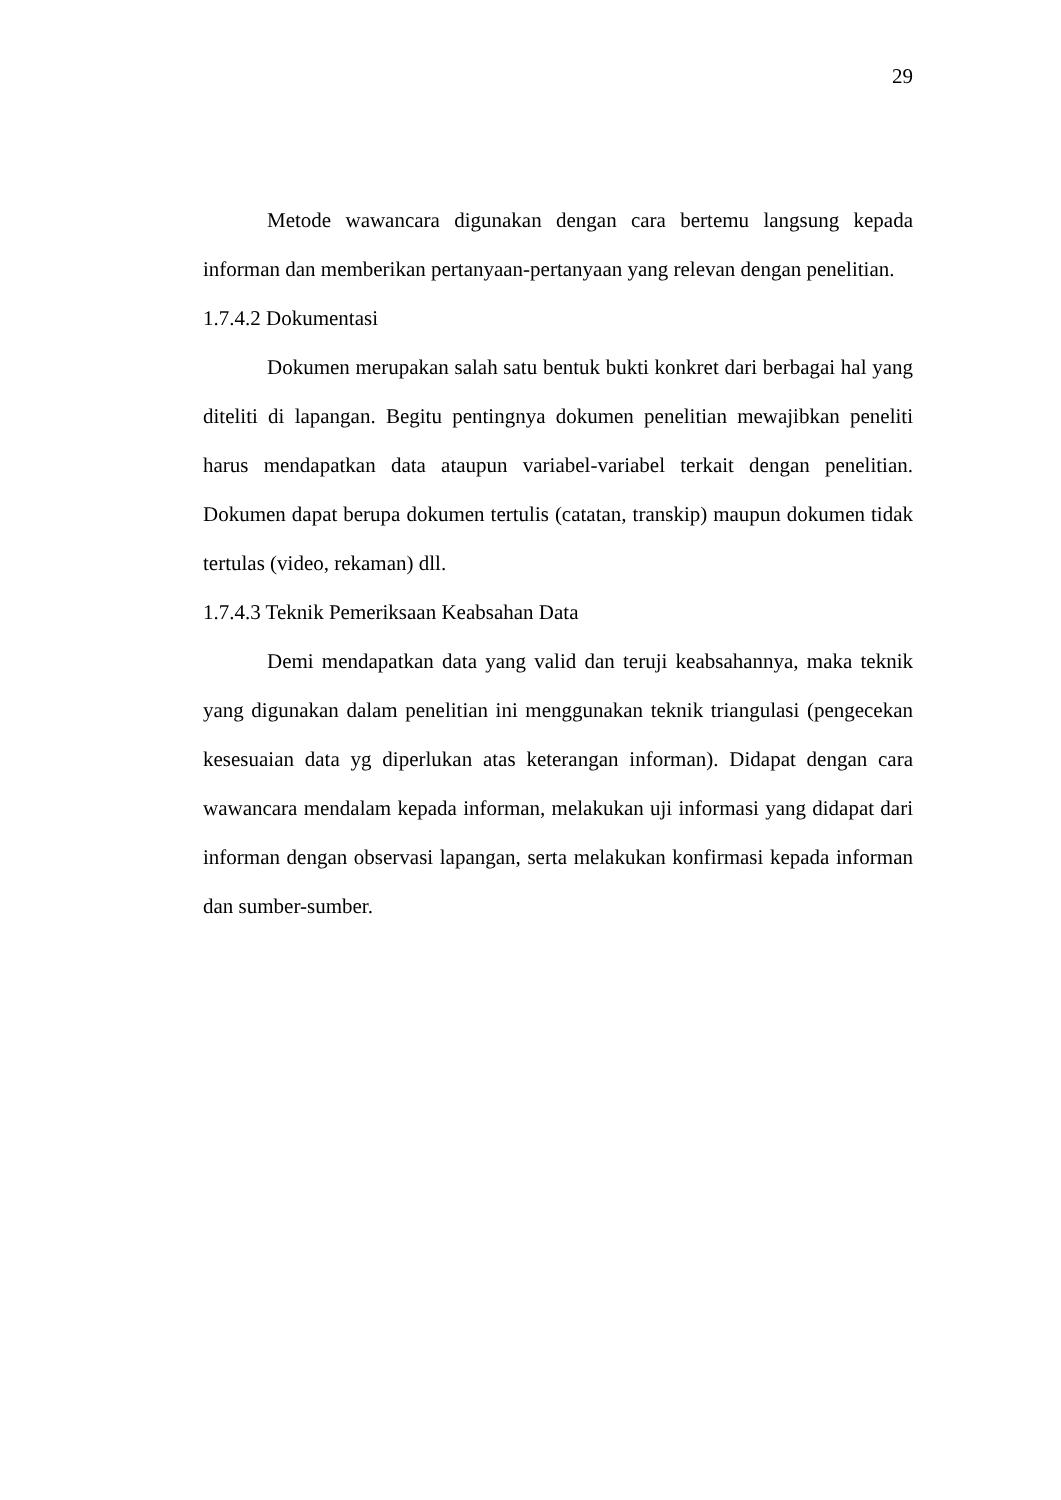29
Metode wawancara digunakan dengan cara bertemu langsung kepada informan dan memberikan pertanyaan-pertanyaan yang relevan dengan penelitian.
1.7.4.2 Dokumentasi
Dokumen merupakan salah satu bentuk bukti konkret dari berbagai hal yang diteliti di lapangan. Begitu pentingnya dokumen penelitian mewajibkan peneliti harus mendapatkan data ataupun variabel-variabel terkait dengan penelitian. Dokumen dapat berupa dokumen tertulis (catatan, transkip) maupun dokumen tidak tertulas (video, rekaman) dll.
1.7.4.3 Teknik Pemeriksaan Keabsahan Data
Demi mendapatkan data yang valid dan teruji keabsahannya, maka teknik yang digunakan dalam penelitian ini menggunakan teknik triangulasi (pengecekan kesesuaian data yg diperlukan atas keterangan informan). Didapat dengan cara wawancara mendalam kepada informan, melakukan uji informasi yang didapat dari informan dengan observasi lapangan, serta melakukan konfirmasi kepada informan dan sumber-sumber.